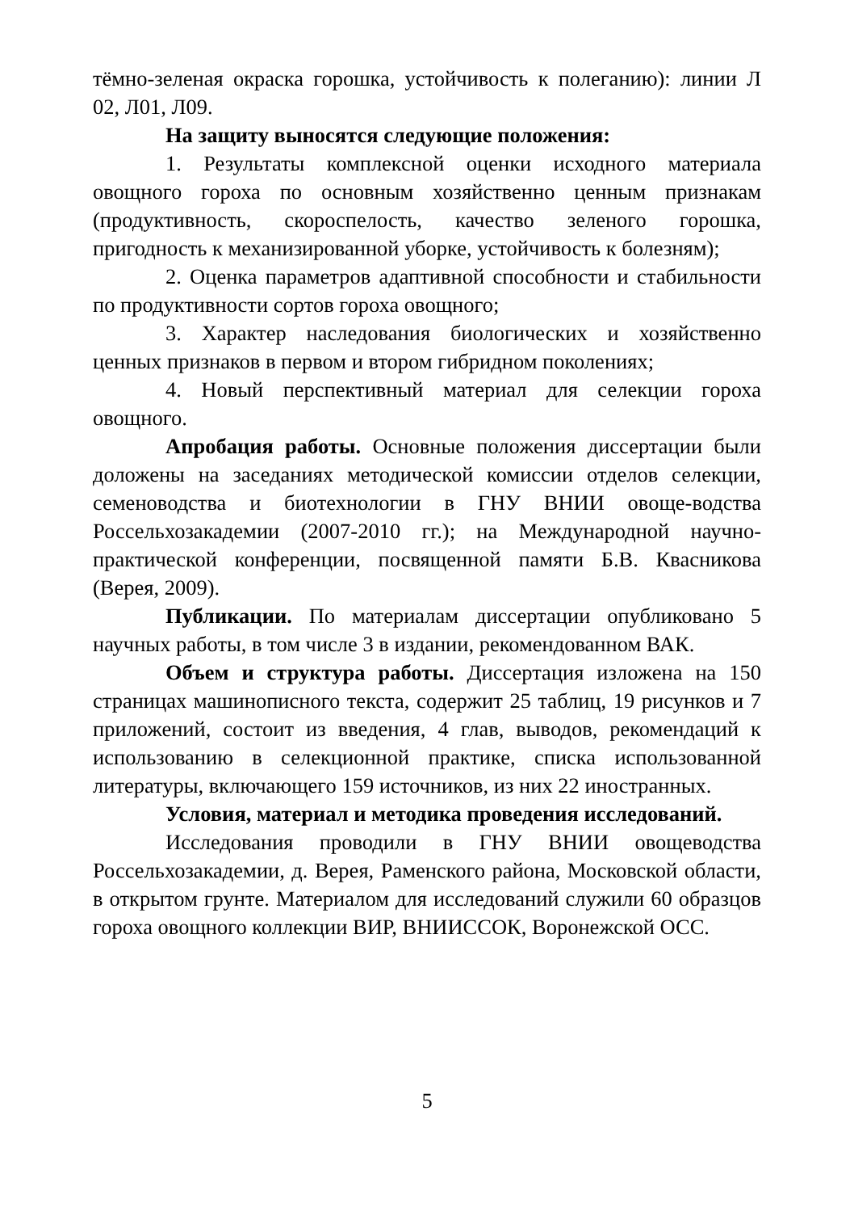тёмно-зеленая окраска горошка, устойчивость к полеганию): линии Л 02, Л01, Л09.
На защиту выносятся следующие положения:
1. Результаты комплексной оценки исходного материала овощного гороха по основным хозяйственно ценным признакам (продуктивность, скороспелость, качество зеленого горошка, пригодность к механизированной уборке, устойчивость к болезням);
2. Оценка параметров адаптивной способности и стабильности по продуктивности сортов гороха овощного;
3. Характер наследования биологических и хозяйственно ценных признаков в первом и втором гибридном поколениях;
4. Новый перспективный материал для селекции гороха овощного.
Апробация работы. Основные положения диссертации были доложены на заседаниях методической комиссии отделов селекции, семеноводства и биотехнологии в ГНУ ВНИИ овоще-водства Россельхозакадемии (2007-2010 гг.); на Международной научно-практической конференции, посвященной памяти Б.В. Квасникова (Верея, 2009).
Публикации. По материалам диссертации опубликовано 5 научных работы, в том числе 3 в издании, рекомендованном ВАК.
Объем и структура работы. Диссертация изложена на 150 страницах машинописного текста, содержит 25 таблиц, 19 рисунков и 7 приложений, состоит из введения, 4 глав, выводов, рекомендаций к использованию в селекционной практике, списка использованной литературы, включающего 159 источников, из них 22 иностранных.
Условия, материал и методика проведения исследований.
Исследования проводили в ГНУ ВНИИ овощеводства Россельхозакадемии, д. Верея, Раменского района, Московской области, в открытом грунте. Материалом для исследований служили 60 образцов гороха овощного коллекции ВИР, ВНИИССОК, Воронежской ОСС.
5